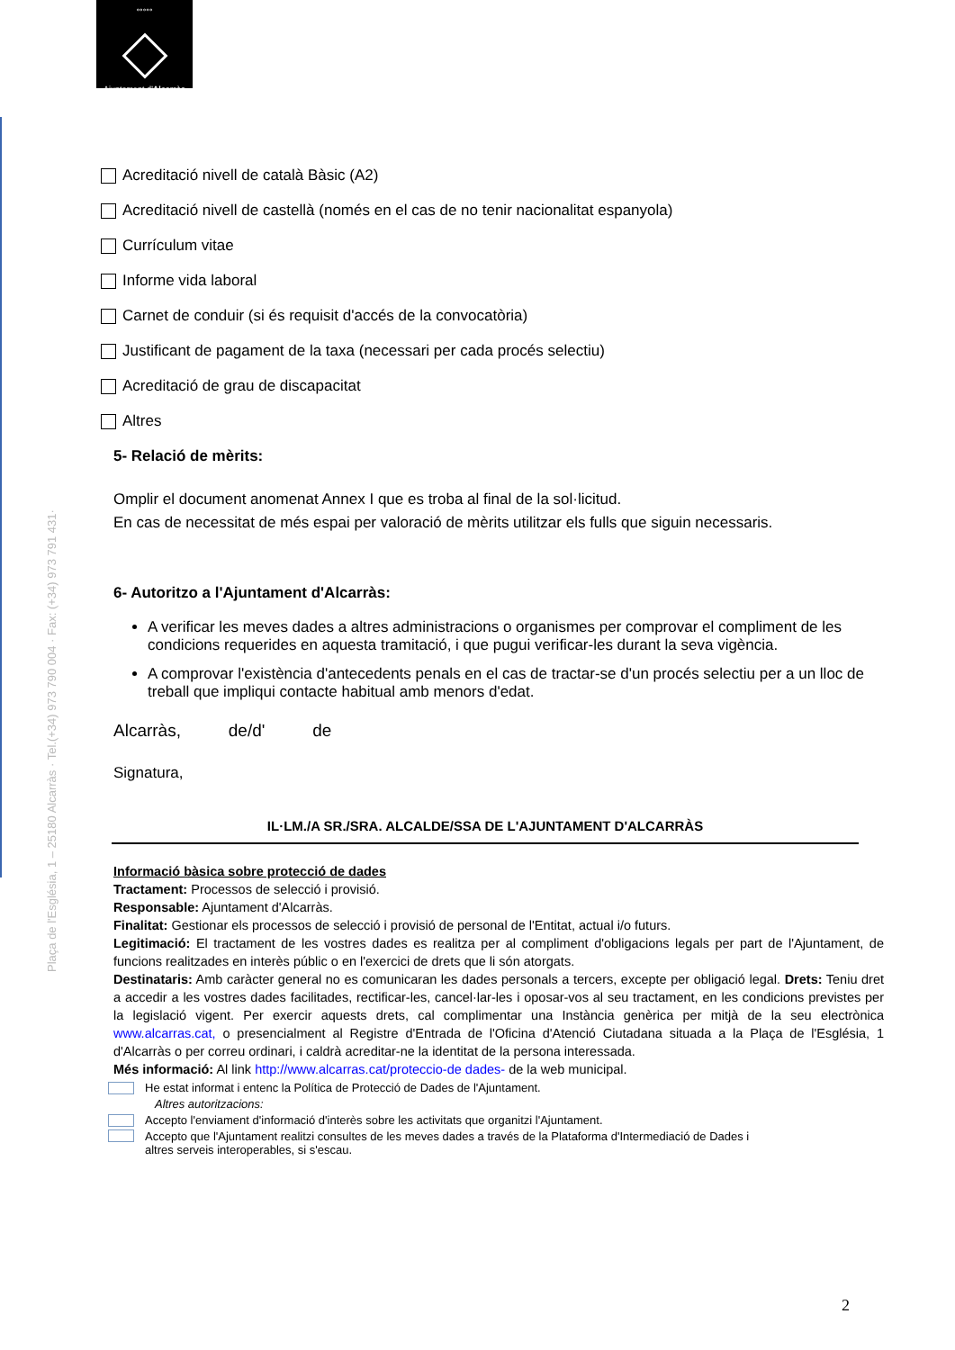°°°°°
Ajuntament d'Alcarràs
Plaça de l'Església, 1 – 25180 Alcarràs · Tel.(+34) 973 790 004 · Fax: (+34) 973 791 431·
Acreditació nivell de català Bàsic (A2)
Acreditació nivell de castellà (només en el cas de no tenir nacionalitat espanyola)
Currículum vitae
Informe vida laboral
Carnet de conduir (si és requisit d'accés de la convocatòria)
Justificant de pagament de la taxa (necessari per cada procés selectiu)
Acreditació de grau de discapacitat
Altres
5- Relació de mèrits:
Omplir el document anomenat Annex I que es troba al final de la sol·licitud.
En cas de necessitat de més espai per valoració de mèrits utilitzar els fulls que siguin necessaris.
6- Autoritzo a l'Ajuntament d'Alcarràs:
A verificar les meves dades a altres administracions o organismes per comprovar el compliment de les condicions requerides en aquesta tramitació, i que pugui verificar-les durant la seva vigència.
A comprovar l'existència d'antecedents penals en el cas de tractar-se d'un procés selectiu per a un lloc de treball que impliqui contacte habitual amb menors d'edat.
Alcarràs, de/d' de
Signatura,
IL·LM./A SR./SRA. ALCALDE/SSA DE L'AJUNTAMENT D'ALCARRÀS
Informació bàsica sobre protecció de dades
Tractament: Processos de selecció i provisió.
Responsable: Ajuntament d'Alcarràs.
Finalitat: Gestionar els processos de selecció i provisió de personal de l'Entitat, actual i/o futurs.
Legitimació: El tractament de les vostres dades es realitza per al compliment d'obligacions legals per part de l'Ajuntament, de funcions realitzades en interès públic o en l'exercici de drets que li són atorgats.
Destinataris: Amb caràcter general no es comunicaran les dades personals a tercers, excepte per obligació legal. Drets: Teniu dret a accedir a les vostres dades facilitades, rectificar-les, cancel·lar-les i oposar-vos al seu tractament, en les condicions previstes per la legislació vigent. Per exercir aquests drets, cal complimentar una Instància genèrica per mitjà de la seu electrònica www.alcarras.cat, o presencialment al Registre d'Entrada de l'Oficina d'Atenció Ciutadana situada a la Plaça de l'Església, 1 d'Alcarràs o per correu ordinari, i caldrà acreditar-ne la identitat de la persona interessada.
Més informació: Al link http://www.alcarras.cat/proteccio-de dades- de la web municipal.
He estat informat i entenc la Política de Protecció de Dades de l'Ajuntament.
Altres autoritzacions:
Accepto l'enviament d'informació d'interès sobre les activitats que organitzi l'Ajuntament.
Accepto que l'Ajuntament realitzi consultes de les meves dades a través de la Plataforma d'Intermediació de Dades i
altres serveis interoperables, si s'escau.
2